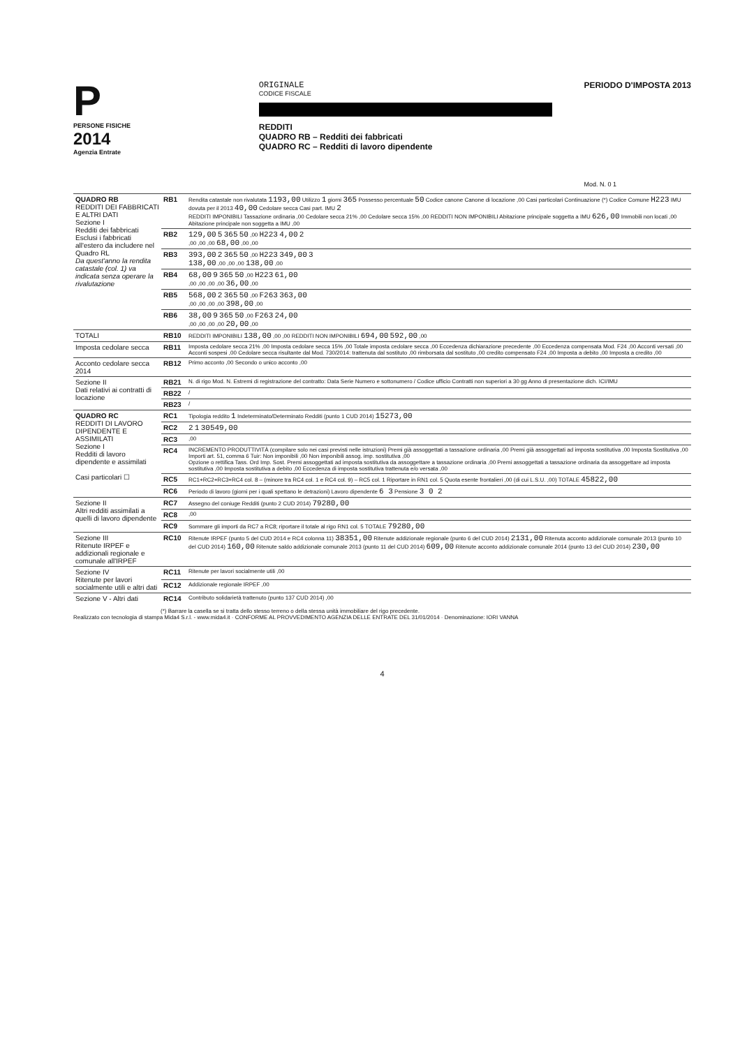P
PERSONE FISICHE
2014
Agenzia Entrate
ORIGINALE
CODICE FISCALE
REDDITI
QUADRO RB – Redditi dei fabbricati
QUADRO RC – Redditi di lavoro dipendente
PERIODO D'IMPOSTA 2013
Mod. N. 0 1
| QUADRO RB REDDITI DEI FABBRICATI E ALTRI DATI Sezione I Redditi dei fabbricati Esclusi i fabbricati all'estero da includere nel Quadro RL Da quest'anno la rendita catastale (col. 1) va indicata senza operare la rivalutazione | RB1 | Rendita catastale non rivalutata 1193,00 Utilizzo 1 giorni 365 Possesso percentuale 50 Codice canone Canone di locazione ,00 Casi particolari Continuazione (*) Codice Comune H223 IMU dovuta per il 2013 40,00 Cedolare secca Casi part. IMU 2 REDDITI IMPONIBILI Tassazione ordinaria ,00 Cedolare secca 21% ,00 Cedolare secca 15% ,00 REDDITI NON IMPONIBILI Abitazione principale soggetta a IMU 626,00 Immobili non locati ,00 Abitazione principale non soggetta a IMU ,00 |
| | RB2 | 129,00 5 365 50 ,00 H223 4,00 2 ,00 ,00 ,00 68,00 ,00 ,00 |
| | RB3 | 393,00 2 365 50 ,00 H223 349,00 3 138,00 ,00 ,00 ,00 138,00 ,00 |
| | RB4 | 68,00 9 365 50 ,00 H223 61,00 ,00 ,00 ,00 ,00 36,00 ,00 |
| | RB5 | 568,00 2 365 50 ,00 F263 363,00 ,00 ,00 ,00 ,00 398,00 ,00 |
| | RB6 | 38,00 9 365 50 ,00 F263 24,00 ,00 ,00 ,00 ,00 20,00 ,00 |
| TOTALI | RB10 | REDDITI IMPONIBILI 138,00 ,00 ,00 REDDITI NON IMPONIBILI 694,00 592,00 ,00 |
| Imposta cedolare secca | RB11 | Imposta cedolare secca 21% ,00 Imposta cedolare secca 15% ,00 Totale imposta cedolare secca ,00 Eccedenza dichiarazione precedente ,00 Eccedenza compensata Mod. F24 ,00 Acconti versati ,00 Acconti sospesi ,00 Cedolare secca risultante dal Mod. 730/2014: trattenuta dal sostituto ,00 rimborsata dal sostituto ,00 credito compensato F24 ,00 Imposta a debito ,00 Imposta a credito ,00 |
| Acconto cedolare secca 2014 | RB12 | Primo acconto ,00 Secondo o unico acconto ,00 |
| Sezione II Dati relativi ai contratti di locazione | RB21 | N. di rigo Mod. N. Estremi di registrazione del contratto: Data Serie Numero e sottonumero / Codice ufficio Contratti non superiori a 30 gg Anno di presentazione dich. ICI/IMU |
| | RB22 | / |
| | RB23 | / |
| QUADRO RC REDDITI DI LAVORO DIPENDENTE E ASSIMILATI Sezione I Redditi di lavoro dipendente e assimilati Casi particolari ☐ | RC1 | Tipologia reddito 1 Indeterminato/Determinato Redditi (punto 1 CUD 2014) 15273,00 |
| | RC2 | 2 1 30549,00 |
| | RC3 | ,00 |
| | RC4 | INCREMENTO PRODUTTIVITÀ (compilare solo nei casi previsti nelle istruzioni) Premi già assoggettati a tassazione ordinaria ,00 Premi già assoggettati ad imposta sostitutiva ,00 Imposta Sostitutiva ,00 Importi art. 51, comma 6 Tuir: Non imponibili ,00 Non imponibili assog. imp. sostitutiva ,00 Opzione o rettifica Tass. Ord Imp. Sost. Premi assoggettati ad imposta sostitutiva da assoggettare a tassazione ordinaria ,00 Premi assoggettati a tassazione ordinaria da assoggettare ad imposta sostitutiva ,00 Imposta sostitutiva a debito ,00 Eccedenza di imposta sostitutiva trattenuta e/o versata ,00 |
| | RC5 | RC1+RC2+RC3+RC4 col. 8 – (minore tra RC4 col. 1 e RC4 col. 9) – RC5 col. 1 Riportare in RN1 col. 5 Quota esente frontalieri ,00 (di cui L.S.U. ,00) TOTALE 45822,00 |
| | RC6 | Periodo di lavoro (giorni per i quali spettano le detrazioni) Lavoro dipendente 6 3 Pensione 3 0 2 |
| Sezione II Altri redditi assimilati a quelli di lavoro dipendente | RC7 | Assegno del coniuge Redditi (punto 2 CUD 2014) 79280,00 |
| | RC8 | ,00 |
| | RC9 | Sommare gli importi da RC7 a RC8; riportare il totale al rigo RN1 col. 5 TOTALE 79280,00 |
| Sezione III Ritenute IRPEF e addizionali regionale e comunale all'IRPEF | RC10 | Ritenute IRPEF (punto 5 del CUD 2014 e RC4 colonna 11) 38351,00 Ritenute addizionale regionale (punto 6 del CUD 2014) 2131,00 Ritenuta acconto addizionale comunale 2013 (punto 10 del CUD 2014) 160,00 Ritenute saldo addizionale comunale 2013 (punto 11 del CUD 2014) 609,00 Ritenute acconto addizionale comunale 2014 (punto 13 del CUD 2014) 230,00 |
| Sezione IV Ritenute per lavori socialmente utili e altri dati | RC11 | Ritenute per lavori socialmente utili ,00 |
| | RC12 | Addizionale regionale IRPEF ,00 |
| Sezione V - Altri dati | RC14 | Contributo solidarietà trattenuto (punto 137 CUD 2014) ,00 |
(*) Barrare la casella se si tratta dello stesso terreno o della stessa unità immobiliare del rigo precedente.
Realizzato con tecnologia di stampa Mida4 S.r.l. - www.mida4.it · CONFORME AL PROVVEDIMENTO AGENZIA DELLE ENTRATE DEL 31/01/2014 · Denominazione: IORI VANNA
4